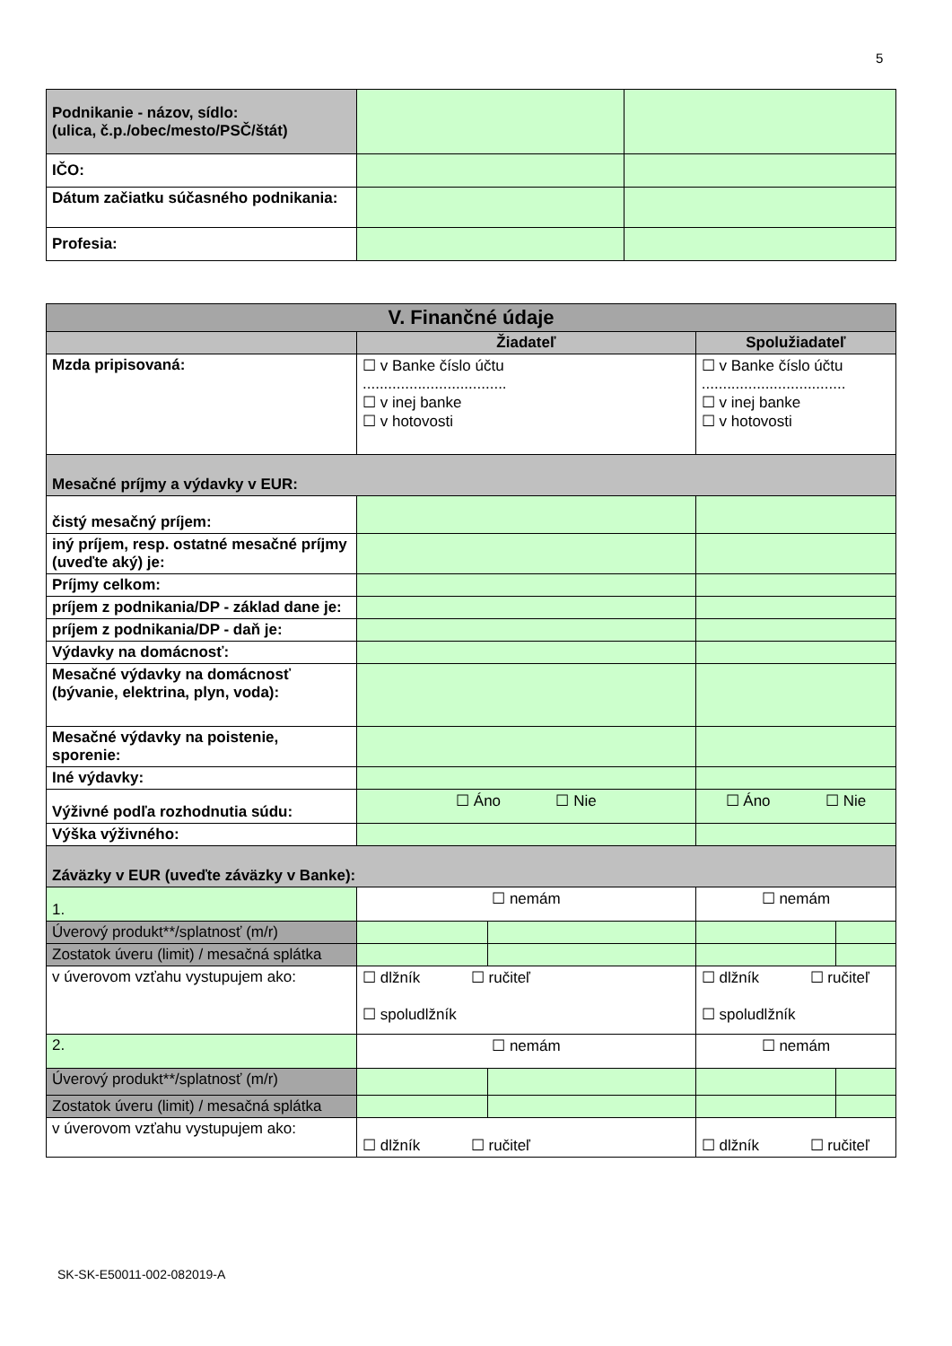5
| Podnikanie - názov, sídlo: (ulica, č.p./obec/mesto/PSČ/štát) | | |
| IČO: | | |
| Dátum začiatku súčasného podnikania: | | |
| Profesia: | | |
| V. Finančné údaje | | | | |
| | Žiadateľ | | Spolužiadateľ | |
| Mzda pripisovaná: | ☐ v Banke číslo účtu .................................. ☐ v inej banke ☐ v hotovosti | | ☐ v Banke číslo účtu .................................. ☐ v inej banke ☐ v hotovosti | |
| Mesačné príjmy a výdavky v EUR: | | | | |
| čistý mesačný príjem: | | | | |
| iný príjem, resp. ostatné mesačné príjmy (uveďte aký) je: | | | | |
| Príjmy celkom: | | | | |
| príjem z podnikania/DP - základ dane je: | | | | |
| príjem z podnikania/DP - daň je: | | | | |
| Výdavky na domácnosť: | | | | |
| Mesačné výdavky na domácnosť (bývanie, elektrina, plyn, voda): | | | | |
| Mesačné výdavky na poistenie, sporenie: | | | | |
| Iné výdavky: | | | | |
| Výživné podľa rozhodnutia súdu: | ☐ Áno ☐ Nie | | ☐ Áno ☐ Nie | |
| Výška výživného: | | | | |
| Záväzky v EUR (uveďte záväzky v Banke): | | | | |
| 1. | ☐ nemám | | ☐ nemám | |
| Úverový produkt**/splatnosť (m/r) | | | | |
| Zostatok úveru (limit) / mesačná splátka | | | | |
| v úverovom vzťahu vystupujem ako: | ☐ dlžník ☐ ručiteľ ☐ spoludlžník | | ☐ dlžník ☐ ručiteľ ☐ spoludlžník | |
| 2. | ☐ nemám | | ☐ nemám | |
| Úverový produkt**/splatnosť (m/r) | | | | |
| Zostatok úveru (limit) / mesačná splátka | | | | |
| v úverovom vzťahu vystupujem ako: | ☐ dlžník ☐ ručiteľ | | ☐ dlžník ☐ ručiteľ | |
SK-SK-E50011-002-082019-A